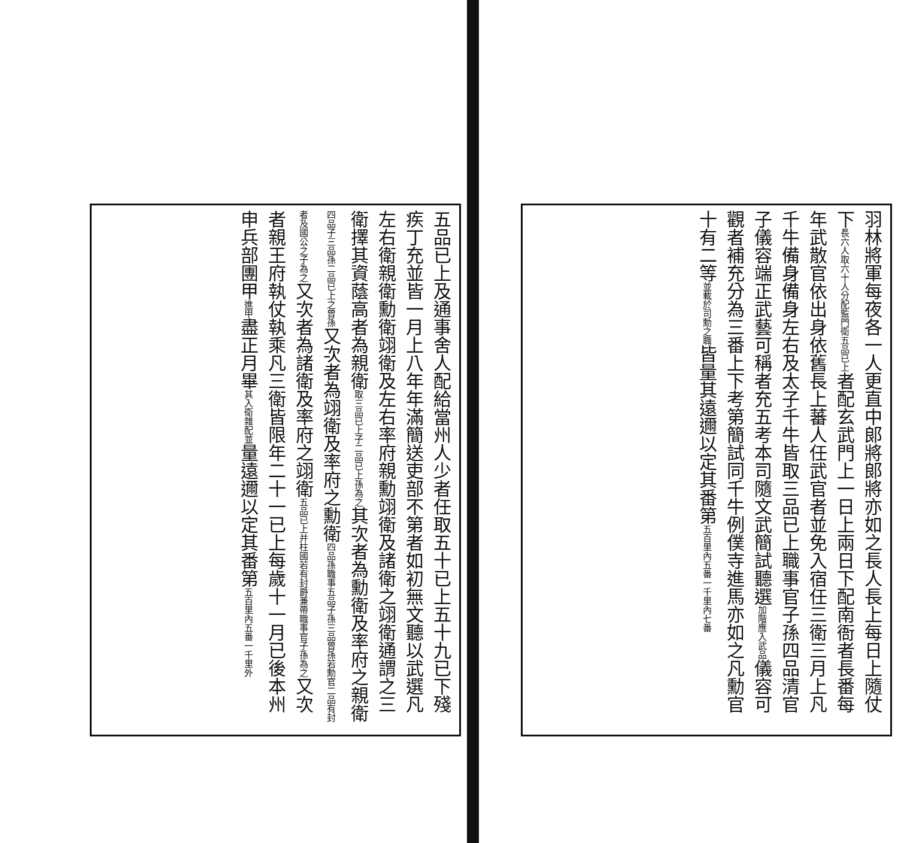羽林將軍每夜各一人更直中郎將郎將亦如之長人長上每日上隨仗下長六人取六十人分配監門衛五品已上者配玄武門上一日上兩日下配南衙者長番每年武散官依出身依舊長上蕃人任武官者並免入宿任三衛三月上凡千牛備身備身左右及太子千牛皆取三品已上職事官子孫四品清官子儀容端正武藝可稱者充五考本司隨文武簡試聽選加階應入武品儀容可觀者補充分為三番上下考第簡試同千牛例僕寺進馬亦如之凡勳官十有二等並載於司勳之職皆量其遠邇以定其番第五百里內五番一千里內七番
五品已上及通事舍人配給當州人少者任取五十已上五十九已下殘疾丁充並皆一月上八年年滿簡送吏部不第者如初無文聽以武選凡左右衛親衛勳衛翊衛及左右率府親勳翊衛及諸衛之翊衛通謂之三衛擇其資蔭高者為親衛取三品已上子二品已上孫為之其次者為勳衛及率府之親衛四品子三品孫二品已上之曾孫又次者為翊衛及率府之勳衛四品孫職事五品子孫三品曾孫若勳官二品有封者及國公之子為之又次者為諸衛及率府之翊衛五品已上并柱國若有封爵兼帶職事官子孫為之又次者親王府執仗執乘凡三衛皆限年二十一已上每歲十一月已後本州申兵部團甲進甲盡正月畢其入衛雜配並量遠邇以定其番第五百里內五番一千里外